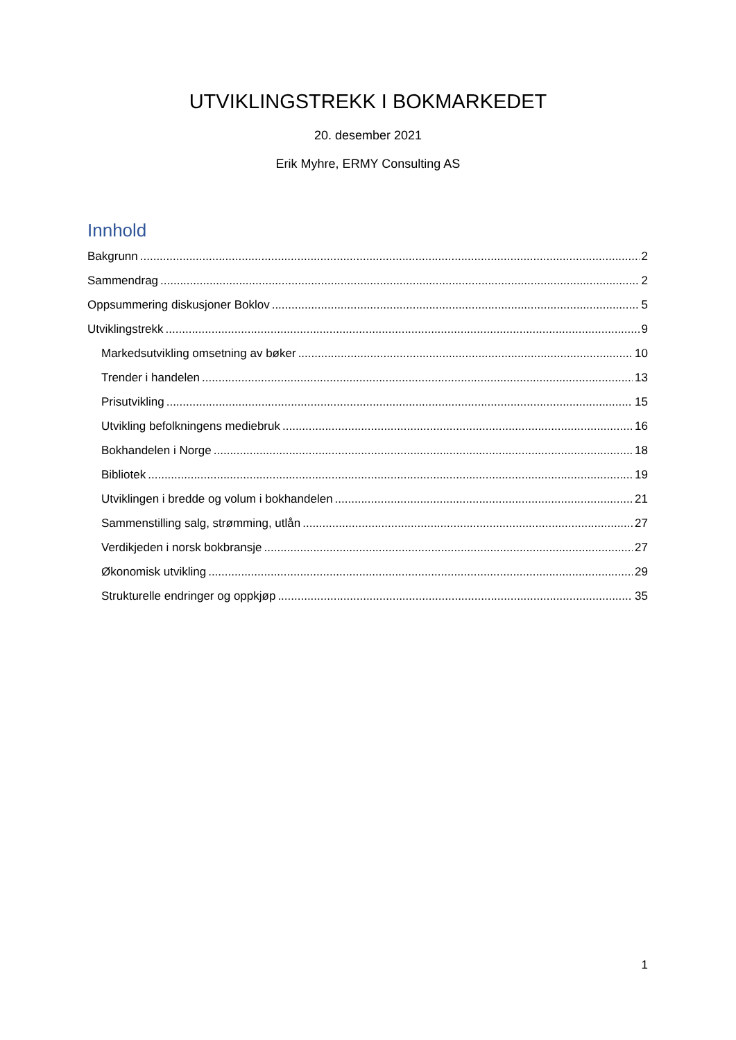UTVIKLINGSTREKK I BOKMARKEDET
20. desember 2021
Erik Myhre, ERMY Consulting AS
Innhold
Bakgrunn 2
Sammendrag 2
Oppsummering diskusjoner Boklov 5
Utviklingstrekk 9
Markedsutvikling omsetning av bøker 10
Trender i handelen 13
Prisutvikling 15
Utvikling befolkningens mediebruk 16
Bokhandelen i Norge 18
Bibliotek 19
Utviklingen i bredde og volum i bokhandelen 21
Sammenstilling salg, strømming, utlån 27
Verdikjeden i norsk bokbransje 27
Økonomisk utvikling 29
Strukturelle endringer og oppkjøp 35
1